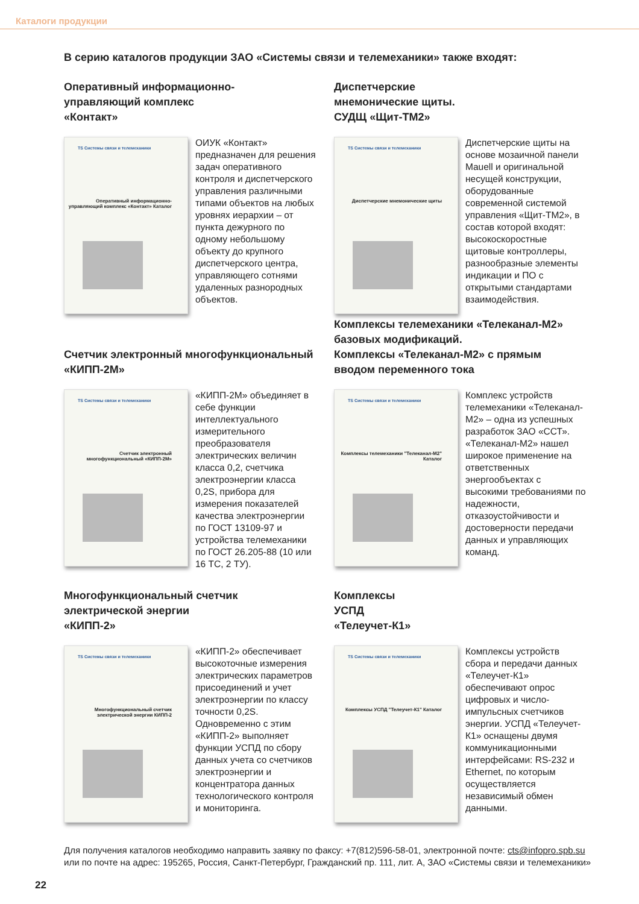Каталоги продукции
В серию каталогов продукции ЗАО «Системы связи и телемеханики» также входят:
Оперативный информационно-
управляющий комплекс
«Контакт»
TS Системы связи и телемеханики
Оперативный информационно-управляющий комплекс «Контакт» Каталог
ОИУК «Контакт» предназначен для решения задач оперативного контроля и диспетчерского управления различными типами объектов на любых уровнях иерархии – от пункта дежурного по одному небольшому объекту до крупного диспетчерского центра, управляющего сотнями удаленных разнородных объектов.
Диспетчерские
мнемонические щиты.
СУДЩ «Щит-ТМ2»
TS Системы связи и телемеханики
Диспетчерские мнемонические щиты
Диспетчерские щиты на основе мозаичной панели Mauell и оригинальной несущей конструкции, оборудованные современной системой управления «Щит-ТМ2», в состав которой входят: высокоскоростные щитовые контроллеры, разнообразные элементы индикации и ПО с открытыми стандартами взаимодействия.
Счетчик электронный многофункциональный
«КИПП-2М»
TS Системы связи и телемеханики
Счетчик электронный многофункциональный «КИПП-2М»
«КИПП-2М» объединяет в себе функции интеллектуального измерительного преобразователя электрических величин класса 0,2, счетчика электроэнергии класса 0,2S, прибора для измерения показателей качества электроэнергии по ГОСТ 13109-97 и устройства телемеханики по ГОСТ 26.205-88 (10 или 16 ТС, 2 ТУ).
Комплексы телемеханики «Телеканал-М2»
базовых модификаций.
Комплексы «Телеканал-М2» с прямым
вводом переменного тока
TS Системы связи и телемеханики
Комплексы телемеханики "Телеканал-М2" Каталог
Комплекс устройств телемеханики «Телеканал-М2» – одна из успешных разработок ЗАО «ССТ». «Телеканал-М2» нашел широкое применение на ответственных энергообъектах с высокими требованиями по надежности, отказоустойчивости и достоверности передачи данных и управляющих команд.
Многофункциональный счетчик
электрической энергии
«КИПП-2»
TS Системы связи и телемеханики
Многофункциональный счетчик электрической энергии КИПП-2
«КИПП-2» обеспечивает высокоточные измерения электрических параметров присоединений и учет электроэнергии по классу точности 0,2S. Одновременно с этим «КИПП-2» выполняет функции УСПД по сбору данных учета со счетчиков электроэнергии и концентратора данных технологического контроля и мониторинга.
Комплексы
УСПД
«Телеучет-К1»
TS Системы связи и телемеханики
Комплексы УСПД "Телеучет-К1" Каталог
Комплексы устройств сбора и передачи данных «Телеучет-К1» обеспечивают опрос цифровых и число-импульсных счетчиков энергии. УСПД «Телеучет-К1» оснащены двумя коммуникационными интерфейсами: RS-232 и Ethernet, по которым осуществляется независимый обмен данными.
Для получения каталогов необходимо направить заявку по факсу: +7(812)596-58-01, электронной почте: cts@infopro.spb.su
или по почте на адрес: 195265, Россия, Санкт-Петербург, Гражданский пр. 111, лит. А, ЗАО «Системы связи и телемеханики»
22